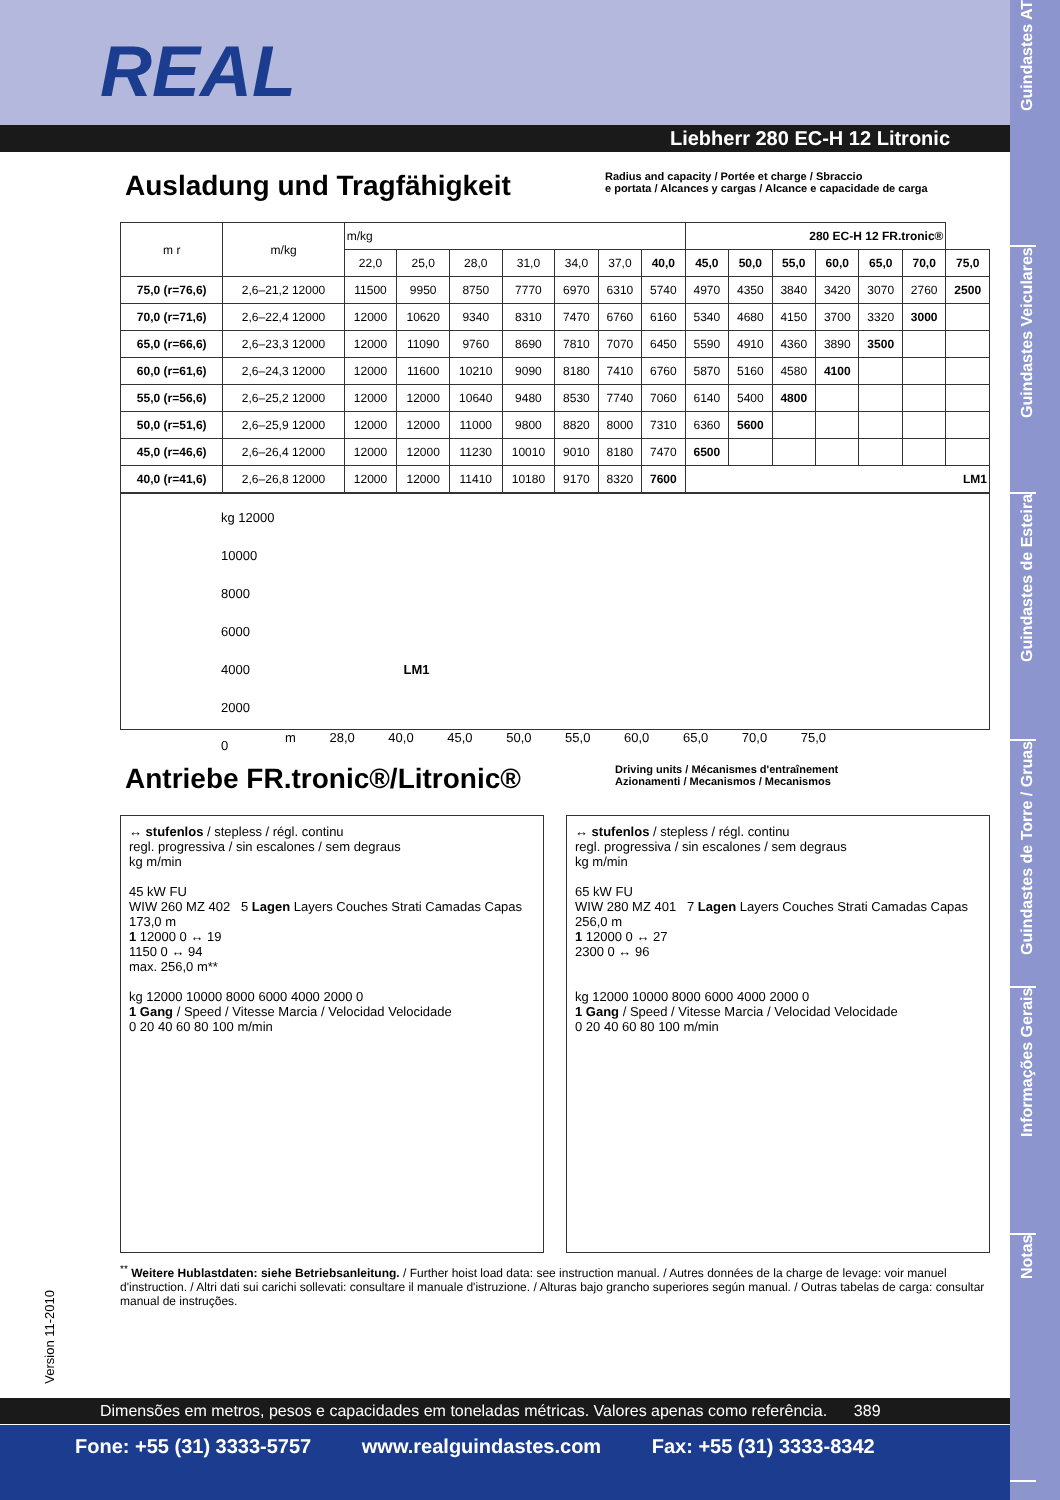REAL
Liebherr 280 EC-H 12 Litronic
Guindastes AT
Guindastes Veiculares
Guindastes de Esteira
Guindastes de Torre / Gruas
Informações Gerais
Notas
Ausladung und Tragfähigkeit
Radius and capacity / Portée et charge / Sbraccio
e portata / Alcances y cargas / Alcance e capacidade de carga
| m r | m/kg | m/kg | | | | | | | 280 EC-H 12 FR.tronic® | | | | | | |
| --- | --- | --- | --- | --- | --- | --- | --- | --- | --- | --- | --- | --- | --- | --- | --- |
| | | 22,0 | 25,0 | 28,0 | 31,0 | 34,0 | 37,0 | 40,0 | 45,0 | 50,0 | 55,0 | 60,0 | 65,0 | 70,0 | 75,0 |
| 75,0 (r=76,6) | 2,6–21,2 12000 | 11500 | 9950 | 8750 | 7770 | 6970 | 6310 | 5740 | 4970 | 4350 | 3840 | 3420 | 3070 | 2760 | 2500 |
| 70,0 (r=71,6) | 2,6–22,4 12000 | 12000 | 10620 | 9340 | 8310 | 7470 | 6760 | 6160 | 5340 | 4680 | 4150 | 3700 | 3320 | 3000 | |
| 65,0 (r=66,6) | 2,6–23,3 12000 | 12000 | 11090 | 9760 | 8690 | 7810 | 7070 | 6450 | 5590 | 4910 | 4360 | 3890 | 3500 | | |
| 60,0 (r=61,6) | 2,6–24,3 12000 | 12000 | 11600 | 10210 | 9090 | 8180 | 7410 | 6760 | 5870 | 5160 | 4580 | 4100 | | | |
| 55,0 (r=56,6) | 2,6–25,2 12000 | 12000 | 12000 | 10640 | 9480 | 8530 | 7740 | 7060 | 6140 | 5400 | 4800 | | | | |
| 50,0 (r=51,6) | 2,6–25,9 12000 | 12000 | 12000 | 11000 | 9800 | 8820 | 8000 | 7310 | 6360 | 5600 | | | | | |
| 45,0 (r=46,6) | 2,6–26,4 12000 | 12000 | 12000 | 11230 | 10010 | 9010 | 8180 | 7470 | 6500 | | | | | | |
| 40,0 (r=41,6) | 2,6–26,8 12000 | 12000 | 12000 | 11410 | 10180 | 9170 | 8320 | 7600 | LM1 | | | | | | |
kg 12000
10000
8000
6000
4000 LM1
2000
0
m 28,0 40,0 45,0 50,0 55,0 60,0 65,0 70,0 75,0
Antriebe FR.tronic®/Litronic®
Driving units / Mécanismes d'entraînement
Azionamenti / Mecanismos / Mecanismos
↔ stufenlos / stepless / régl. continu
regl. progressiva / sin escalones / sem degraus
kg m/min
45 kW FU
WIW 260 MZ 402 5 Lagen Layers Couches Strati Camadas Capas
173,0 m
1 12000 0 ↔ 19
1150 0 ↔ 94
max. 256,0 m**
kg 12000 10000 8000 6000 4000 2000 0
1 Gang / Speed / Vitesse Marcia / Velocidad Velocidade
0 20 40 60 80 100 m/min
↔ stufenlos / stepless / régl. continu
regl. progressiva / sin escalones / sem degraus
kg m/min
65 kW FU
WIW 280 MZ 401 7 Lagen Layers Couches Strati Camadas Capas
256,0 m
1 12000 0 ↔ 27
2300 0 ↔ 96
kg 12000 10000 8000 6000 4000 2000 0
1 Gang / Speed / Vitesse Marcia / Velocidad Velocidade
0 20 40 60 80 100 m/min
<sup>**</sup> Weitere Hublastdaten: siehe Betriebsanleitung. / Further hoist load data: see instruction manual. / Autres données de la charge de levage: voir manuel d'instruction. / Altri dati sui carichi sollevati: consultare il manuale d'istruzione. / Alturas bajo grancho superiores según manual. / Outras tabelas de carga: consultar manual de instruções.
Version 11-2010
Dimensões em metros, pesos e capacidades em toneladas métricas. Valores apenas como referência. 389
Fone: +55 (31) 3333-5757 www.realguindastes.com Fax: +55 (31) 3333-8342